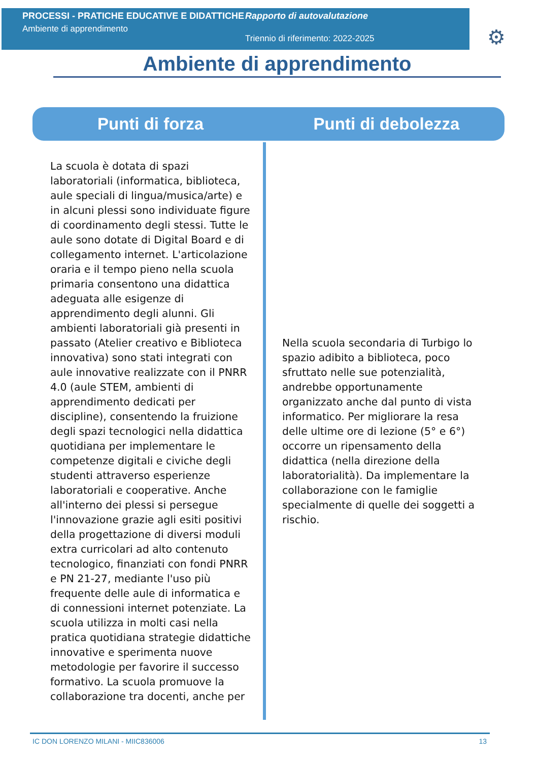PROCESSI - PRATICHE EDUCATIVE E DIDATTICHE
Ambiente di apprendimento
Rapporto di autovalutazione
Triennio di riferimento: 2022-2025
⚙
Ambiente di apprendimento
Punti di forza Punti di debolezza
La scuola è dotata di spazi laboratoriali (informatica, biblioteca, aule speciali di lingua/musica/arte) e in alcuni plessi sono individuate figure di coordinamento degli stessi. Tutte le aule sono dotate di Digital Board e di collegamento internet. L'articolazione oraria e il tempo pieno nella scuola primaria consentono una didattica adeguata alle esigenze di apprendimento degli alunni. Gli ambienti laboratoriali già presenti in passato (Atelier creativo e Biblioteca innovativa) sono stati integrati con aule innovative realizzate con il PNRR 4.0 (aule STEM, ambienti di apprendimento dedicati per discipline), consentendo la fruizione degli spazi tecnologici nella didattica quotidiana per implementare le competenze digitali e civiche degli studenti attraverso esperienze laboratoriali e cooperative. Anche all'interno dei plessi si persegue l'innovazione grazie agli esiti positivi della progettazione di diversi moduli extra curricolari ad alto contenuto tecnologico, finanziati con fondi PNRR e PN 21-27, mediante l'uso più frequente delle aule di informatica e di connessioni internet potenziate. La scuola utilizza in molti casi nella pratica quotidiana strategie didattiche innovative e sperimenta nuove metodologie per favorire il successo formativo. La scuola promuove la collaborazione tra docenti, anche per
Nella scuola secondaria di Turbigo lo spazio adibito a biblioteca, poco sfruttato nelle sue potenzialità, andrebbe opportunamente organizzato anche dal punto di vista informatico. Per migliorare la resa delle ultime ore di lezione (5° e 6°) occorre un ripensamento della didattica (nella direzione della laboratorialità). Da implementare la collaborazione con le famiglie specialmente di quelle dei soggetti a rischio.
IC DON LORENZO MILANI - MIIC836006 13